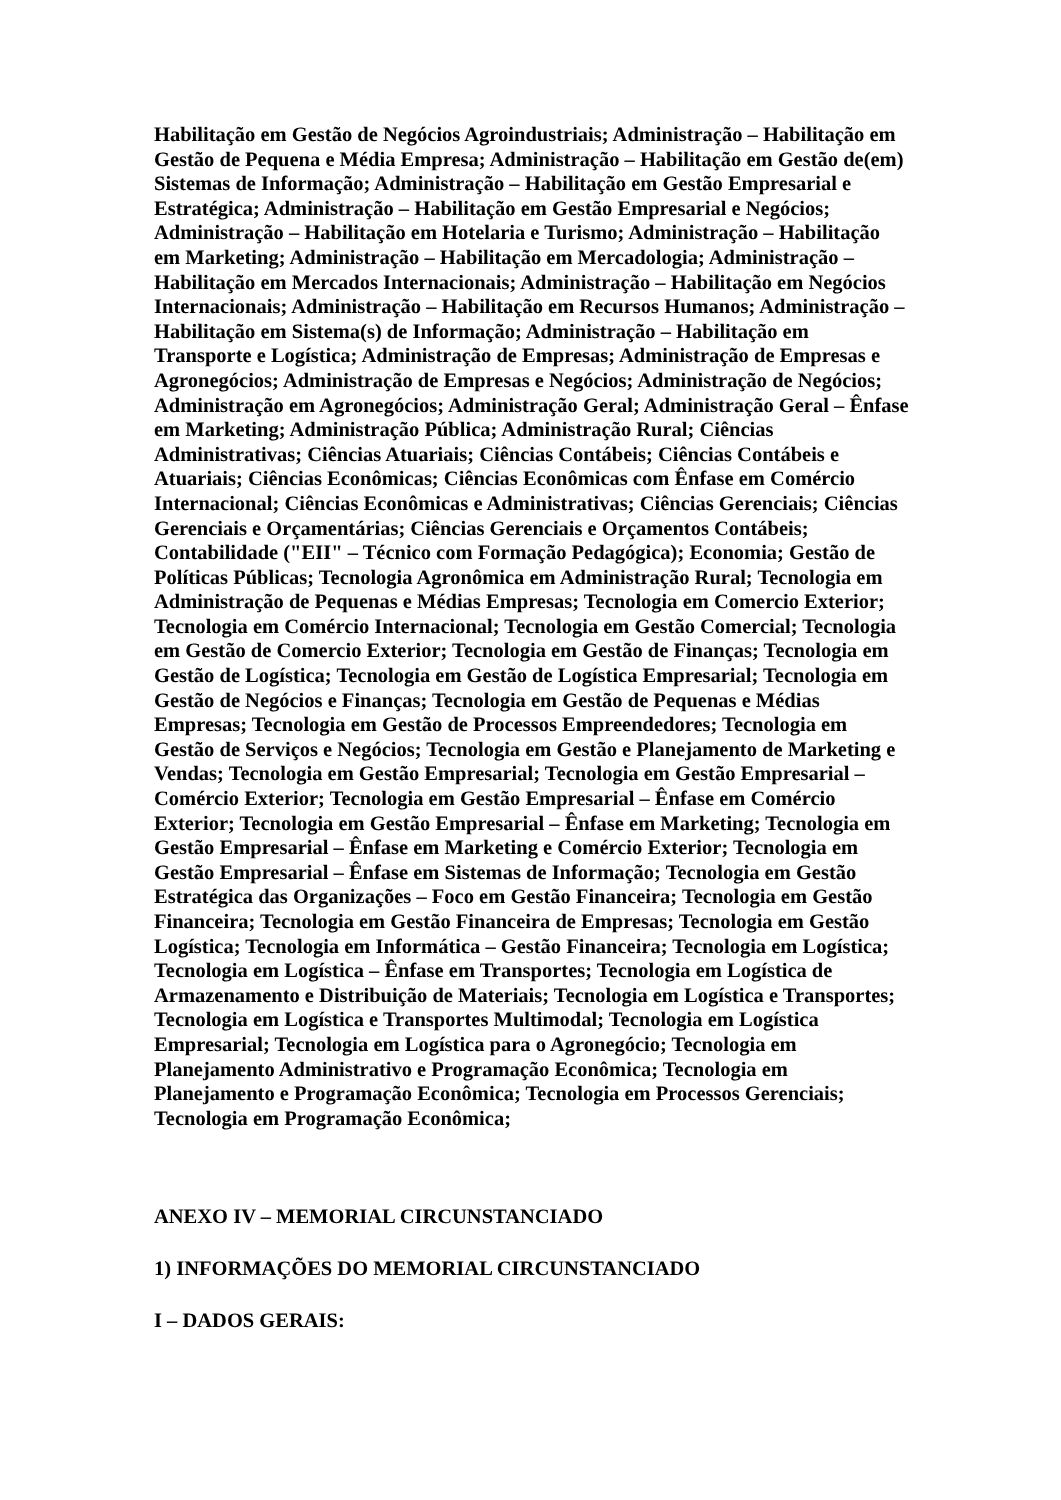Habilitação em Gestão de Negócios Agroindustriais; Administração – Habilitação em Gestão de Pequena e Média Empresa; Administração – Habilitação em Gestão de(em) Sistemas de Informação; Administração – Habilitação em Gestão Empresarial e Estratégica; Administração – Habilitação em Gestão Empresarial e Negócios; Administração – Habilitação em Hotelaria e Turismo; Administração – Habilitação em Marketing; Administração – Habilitação em Mercadologia; Administração – Habilitação em Mercados Internacionais; Administração – Habilitação em Negócios Internacionais; Administração – Habilitação em Recursos Humanos; Administração – Habilitação em Sistema(s) de Informação; Administração – Habilitação em Transporte e Logística; Administração de Empresas; Administração de Empresas e Agronegócios; Administração de Empresas e Negócios; Administração de Negócios; Administração em Agronegócios; Administração Geral; Administração Geral – Ênfase em Marketing; Administração Pública; Administração Rural; Ciências Administrativas; Ciências Atuariais; Ciências Contábeis; Ciências Contábeis e Atuariais; Ciências Econômicas; Ciências Econômicas com Ênfase em Comércio Internacional; Ciências Econômicas e Administrativas; Ciências Gerenciais; Ciências Gerenciais e Orçamentárias; Ciências Gerenciais e Orçamentos Contábeis; Contabilidade ("EII" – Técnico com Formação Pedagógica); Economia; Gestão de Políticas Públicas; Tecnologia Agronômica em Administração Rural; Tecnologia em Administração de Pequenas e Médias Empresas; Tecnologia em Comercio Exterior; Tecnologia em Comércio Internacional; Tecnologia em Gestão Comercial; Tecnologia em Gestão de Comercio Exterior; Tecnologia em Gestão de Finanças; Tecnologia em Gestão de Logística; Tecnologia em Gestão de Logística Empresarial; Tecnologia em Gestão de Negócios e Finanças; Tecnologia em Gestão de Pequenas e Médias Empresas; Tecnologia em Gestão de Processos Empreendedores; Tecnologia em Gestão de Serviços e Negócios; Tecnologia em Gestão e Planejamento de Marketing e Vendas; Tecnologia em Gestão Empresarial; Tecnologia em Gestão Empresarial – Comércio Exterior; Tecnologia em Gestão Empresarial – Ênfase em Comércio Exterior; Tecnologia em Gestão Empresarial – Ênfase em Marketing; Tecnologia em Gestão Empresarial – Ênfase em Marketing e Comércio Exterior; Tecnologia em Gestão Empresarial – Ênfase em Sistemas de Informação; Tecnologia em Gestão Estratégica das Organizações – Foco em Gestão Financeira; Tecnologia em Gestão Financeira; Tecnologia em Gestão Financeira de Empresas; Tecnologia em Gestão Logística; Tecnologia em Informática – Gestão Financeira; Tecnologia em Logística; Tecnologia em Logística – Ênfase em Transportes; Tecnologia em Logística de Armazenamento e Distribuição de Materiais; Tecnologia em Logística e Transportes; Tecnologia em Logística e Transportes Multimodal; Tecnologia em Logística Empresarial; Tecnologia em Logística para o Agronegócio; Tecnologia em Planejamento Administrativo e Programação Econômica; Tecnologia em Planejamento e Programação Econômica; Tecnologia em Processos Gerenciais; Tecnologia em Programação Econômica;
ANEXO IV – MEMORIAL CIRCUNSTANCIADO
1) INFORMAÇÕES DO MEMORIAL CIRCUNSTANCIADO
I – DADOS GERAIS: